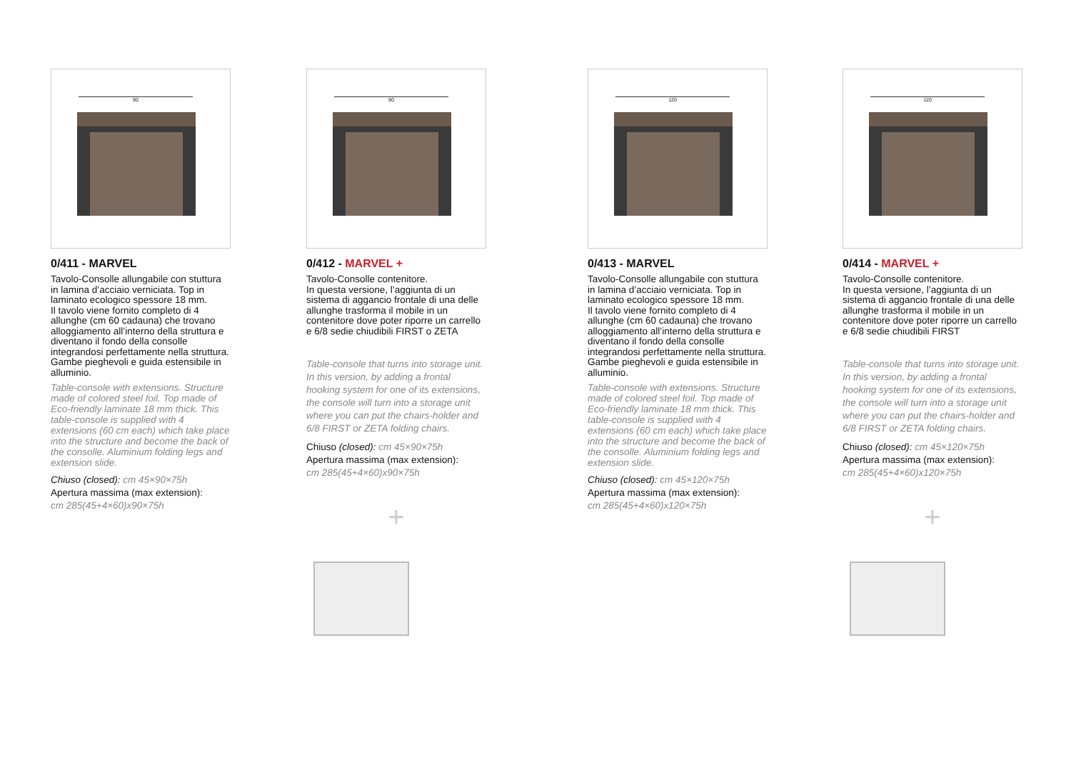90
0/411 - MARVEL
Tavolo-Consolle allungabile con stuttura in lamina d’acciaio verniciata. Top in laminato ecologico spessore 18 mm.
Il tavolo viene fornito completo di 4 allunghe (cm 60 cadauna) che trovano alloggiamento all’interno della struttura e diventano il fondo della consolle integrandosi perfettamente nella struttura. Gambe pieghevoli e guida estensibile in alluminio.
Table-console with extensions. Structure made of colored steel foil. Top made of Eco-friendly laminate 18 mm thick. This table-console is supplied with 4 extensions (60 cm each) which take place into the structure and become the back of the consolle. Aluminium folding legs and extension slide.
Chiuso (closed): cm 45×90×75h
Apertura massima (max extension):
cm 285(45+4×60)x90×75h
90
0/412 - MARVEL +
Tavolo-Consolle contenitore.
In questa versione, l’aggiunta di un sistema di aggancio frontale di una delle allunghe trasforma il mobile in un contenitore dove poter riporre un carrello e 6/8 sedie chiudibili FIRST o ZETA
Table-console that turns into storage unit. In this version, by adding a frontal hooking system for one of its extensions, the console will turn into a storage unit where you can put the chairs-holder and 6/8 FIRST or ZETA folding chairs.
Chiuso (closed): cm 45×90×75h
Apertura massima (max extension):
cm 285(45+4×60)x90×75h
+
120
0/413 - MARVEL
Tavolo-Consolle allungabile con stuttura in lamina d’acciaio verniciata. Top in laminato ecologico spessore 18 mm.
Il tavolo viene fornito completo di 4 allunghe (cm 60 cadauna) che trovano alloggiamento all’interno della struttura e diventano il fondo della consolle integrandosi perfettamente nella struttura. Gambe pieghevoli e guida estensibile in alluminio.
Table-console with extensions. Structure made of colored steel foil. Top made of Eco-friendly laminate 18 mm thick. This table-console is supplied with 4 extensions (60 cm each) which take place into the structure and become the back of the consolle. Aluminium folding legs and extension slide.
Chiuso (closed): cm 45×120×75h
Apertura massima (max extension):
cm 285(45+4×60)x120×75h
120
0/414 - MARVEL +
Tavolo-Consolle contenitore.
In questa versione, l’aggiunta di un sistema di aggancio frontale di una delle allunghe trasforma il mobile in un contenitore dove poter riporre un carrello e 6/8 sedie chiudibili FIRST
Table-console that turns into storage unit. In this version, by adding a frontal hooking system for one of its extensions, the console will turn into a storage unit where you can put the chairs-holder and 6/8 FIRST or ZETA folding chairs.
Chiuso (closed): cm 45×120×75h
Apertura massima (max extension):
cm 285(45+4×60)x120×75h
+